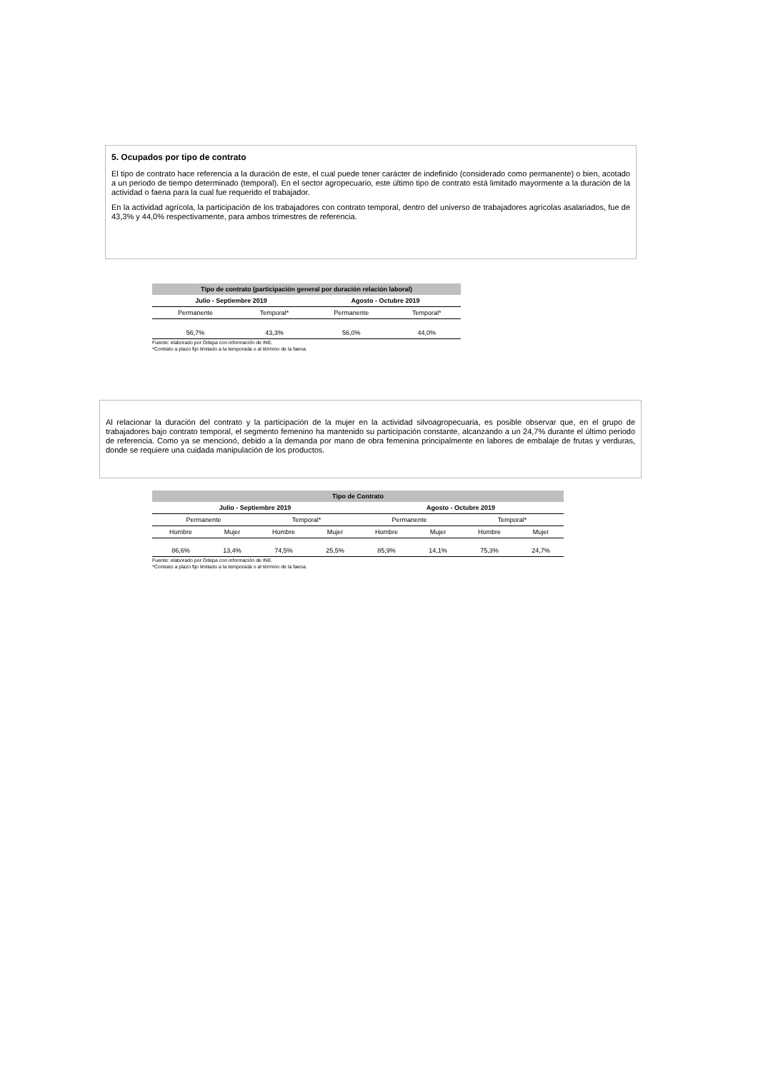5. Ocupados por tipo de contrato
El tipo de contrato hace referencia a la duración de este, el cual puede tener carácter de indefinido (considerado como permanente) o bien, acotado a un periodo de tiempo determinado (temporal). En el sector agropecuario, este último tipo de contrato está limitado mayormente a la duración de la actividad o faena para la cual fue requerido el trabajador.
En la actividad agrícola, la participación de los trabajadores con contrato temporal, dentro del universo de trabajadores agrícolas asalariados, fue de 43,3% y 44,0% respectivamente, para ambos trimestres de referencia.
| Tipo de contrato (participación general por duración relación laboral) | | | | |
| --- | --- | --- | --- | --- |
| | Julio - Septiembre 2019 | | Agosto - Octubre 2019 | |
| | Permanente | Temporal* | Permanente | Temporal* |
| | 56,7% | 43,3% | 56,0% | 44,0% |
| Fuente: elaborado por Odepa con información de INE. | | | | |
| *Contrato a plazo fijo limitado a la temporada o al término de la faena. | | | | |
Al relacionar la duración del contrato y la participación de la mujer en la actividad silvoagropecuaria, es posible observar que, en el grupo de trabajadores bajo contrato temporal, el segmento femenino ha mantenido su participación constante, alcanzando a un 24,7% durante el último periodo de referencia. Como ya se mencionó, debido a la demanda por mano de obra femenina principalmente en labores de embalaje de frutas y verduras, donde se requiere una cuidada manipulación de los productos.
| Tipo de Contrato | | | | | | | |
| --- | --- | --- | --- | --- | --- | --- | --- |
| Julio - Septiembre 2019 | | | | Agosto - Octubre 2019 | | | |
| Permanente | | Temporal* | | Permanente | | Temporal* | |
| Hombre | Mujer | Hombre | Mujer | Hombre | Mujer | Hombre | Mujer |
| 86,6% | 13,4% | 74,5% | 25,5% | 85,9% | 14,1% | 75,3% | 24,7% |
| Fuente: elaborado por Odepa con información de INE. | | | | | | | |
| *Contrato a plazo fijo limitado a la temporada o al término de la faena. | | | | | | | |